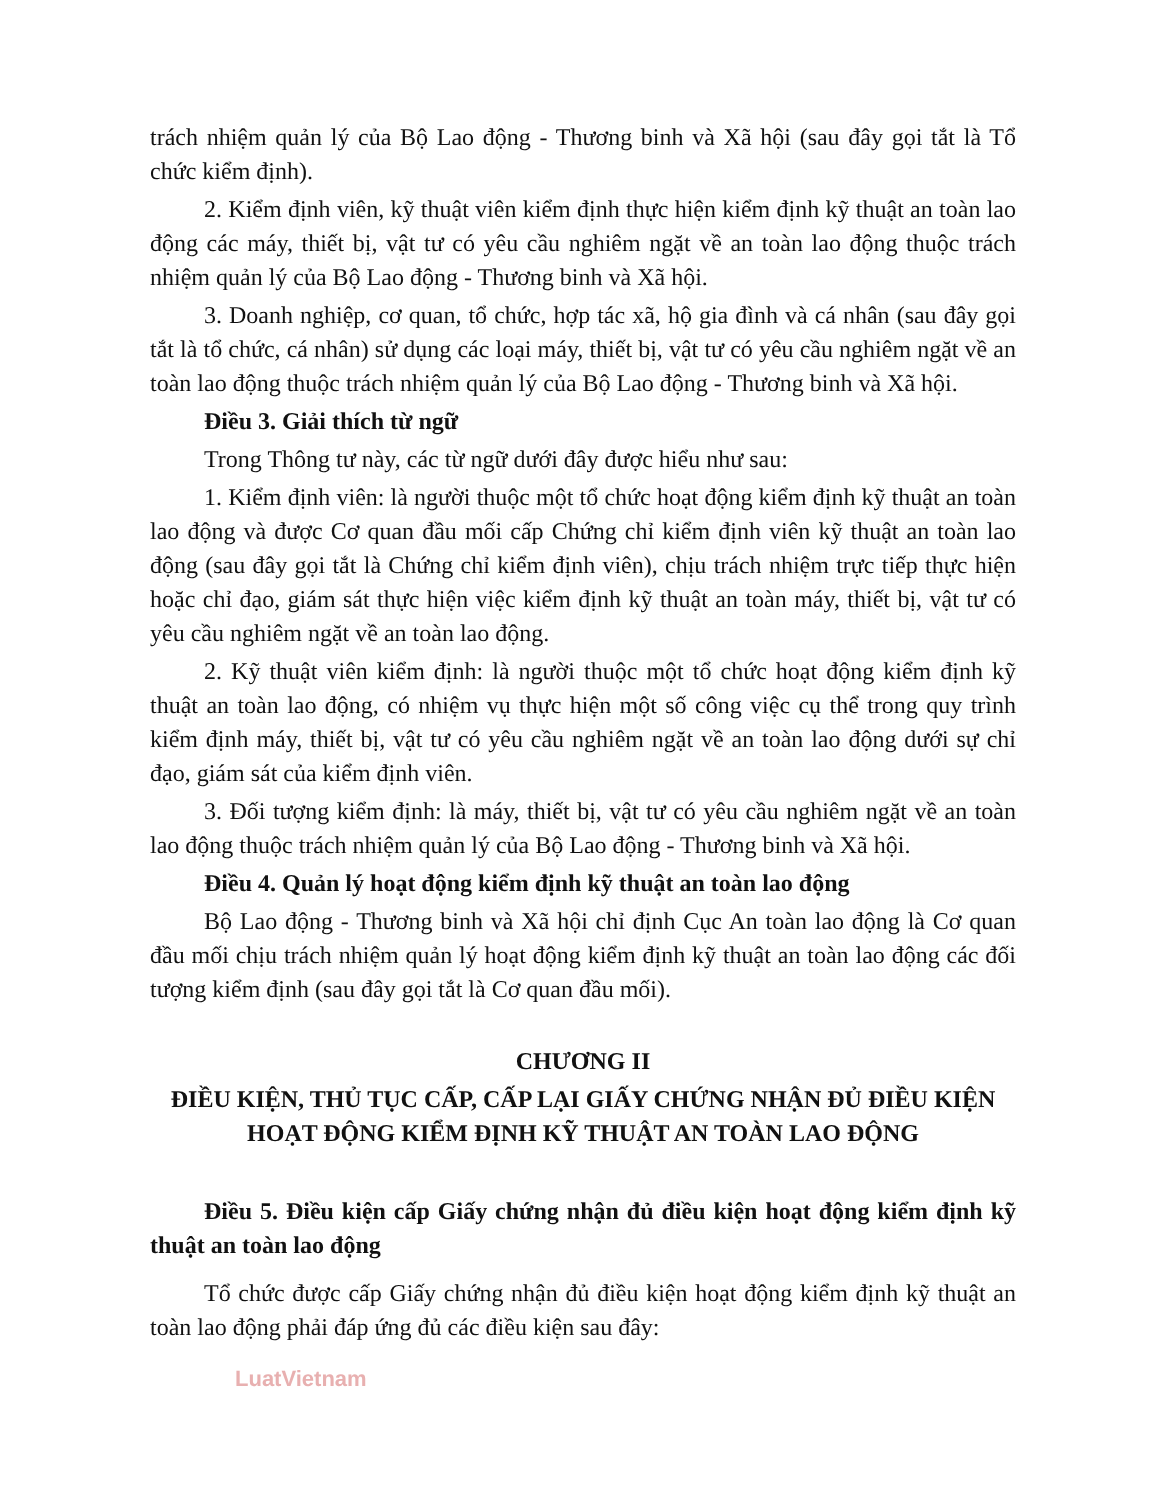trách nhiệm quản lý của Bộ Lao động - Thương binh và Xã hội (sau đây gọi tắt là Tổ chức kiểm định).
2. Kiểm định viên, kỹ thuật viên kiểm định thực hiện kiểm định kỹ thuật an toàn lao động các máy, thiết bị, vật tư có yêu cầu nghiêm ngặt về an toàn lao động thuộc trách nhiệm quản lý của Bộ Lao động - Thương binh và Xã hội.
3. Doanh nghiệp, cơ quan, tổ chức, hợp tác xã, hộ gia đình và cá nhân (sau đây gọi tắt là tổ chức, cá nhân) sử dụng các loại máy, thiết bị, vật tư có yêu cầu nghiêm ngặt về an toàn lao động thuộc trách nhiệm quản lý của Bộ Lao động - Thương binh và Xã hội.
Điều 3. Giải thích từ ngữ
Trong Thông tư này, các từ ngữ dưới đây được hiểu như sau:
1. Kiểm định viên: là người thuộc một tổ chức hoạt động kiểm định kỹ thuật an toàn lao động và được Cơ quan đầu mối cấp Chứng chỉ kiểm định viên kỹ thuật an toàn lao động (sau đây gọi tắt là Chứng chỉ kiểm định viên), chịu trách nhiệm trực tiếp thực hiện hoặc chỉ đạo, giám sát thực hiện việc kiểm định kỹ thuật an toàn máy, thiết bị, vật tư có yêu cầu nghiêm ngặt về an toàn lao động.
2. Kỹ thuật viên kiểm định: là người thuộc một tổ chức hoạt động kiểm định kỹ thuật an toàn lao động, có nhiệm vụ thực hiện một số công việc cụ thể trong quy trình kiểm định máy, thiết bị, vật tư có yêu cầu nghiêm ngặt về an toàn lao động dưới sự chỉ đạo, giám sát của kiểm định viên.
3. Đối tượng kiểm định: là máy, thiết bị, vật tư có yêu cầu nghiêm ngặt về an toàn lao động thuộc trách nhiệm quản lý của Bộ Lao động - Thương binh và Xã hội.
Điều 4. Quản lý hoạt động kiểm định kỹ thuật an toàn lao động
Bộ Lao động - Thương binh và Xã hội chỉ định Cục An toàn lao động là Cơ quan đầu mối chịu trách nhiệm quản lý hoạt động kiểm định kỹ thuật an toàn lao động các đối tượng kiểm định (sau đây gọi tắt là Cơ quan đầu mối).
CHƯƠNG II
ĐIỀU KIỆN, THỦ TỤC CẤP, CẤP LẠI GIẤY CHỨNG NHẬN ĐỦ ĐIỀU KIỆN HOẠT ĐỘNG KIỂM ĐỊNH KỸ THUẬT AN TOÀN LAO ĐỘNG
Điều 5. Điều kiện cấp Giấy chứng nhận đủ điều kiện hoạt động kiểm định kỹ thuật an toàn lao động
Tổ chức được cấp Giấy chứng nhận đủ điều kiện hoạt động kiểm định kỹ thuật an toàn lao động phải đáp ứng đủ các điều kiện sau đây:
LuatVietnam